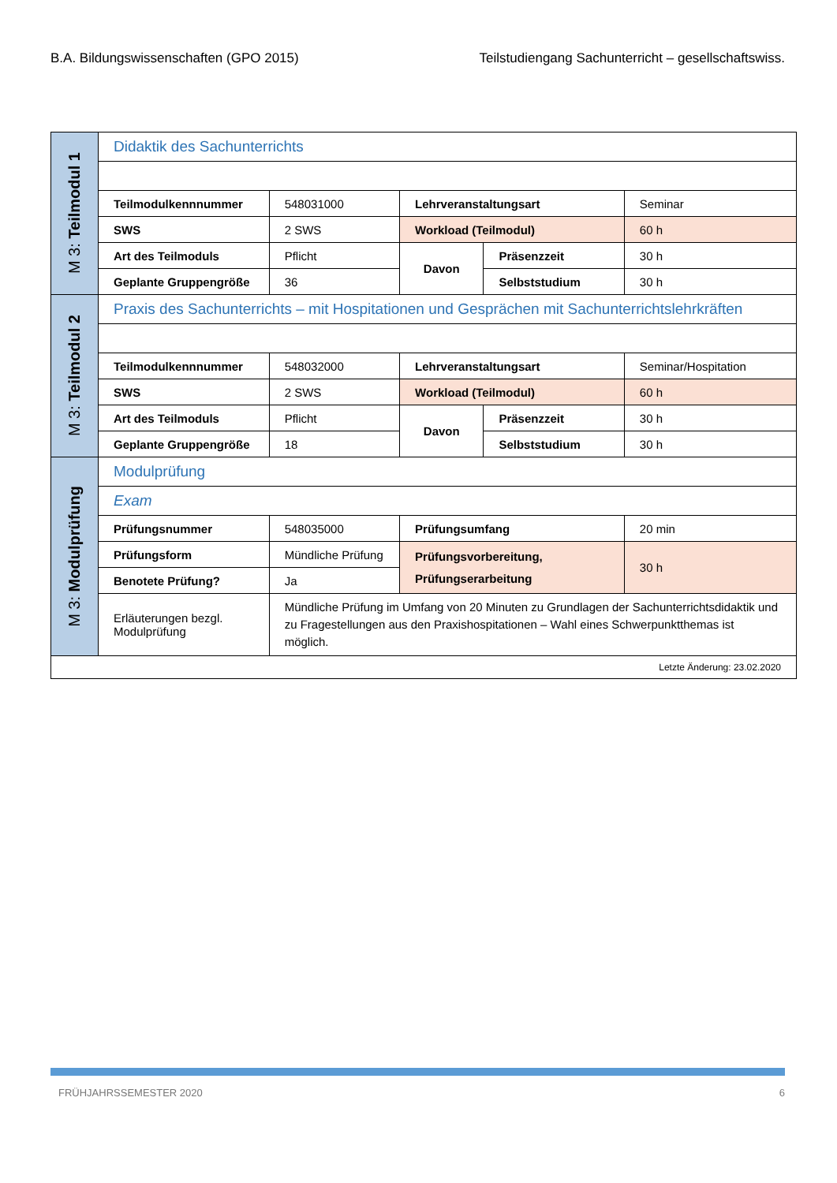B.A. Bildungswissenschaften (GPO 2015) Teilstudiengang Sachunterricht – gesellschaftswiss.
| M 3: Teilmodul 1 | Didaktik des Sachunterrichts | | | | |
| | Teilmodulkennnummer | 548031000 | Lehrveranstaltungsart | | Seminar |
| | SWS | 2 SWS | Workload (Teilmodul) | | 60 h |
| | Art des Teilmoduls | Pflicht | Davon | Präsenzzeit | 30 h |
| | Geplante Gruppengröße | 36 | | Selbststudium | 30 h |
| M 3: Teilmodul 2 | Praxis des Sachunterrichts – mit Hospitationen und Gesprächen mit Sachunterrichtslehrkräften | | | | |
| | Teilmodulkennnummer | 548032000 | Lehrveranstaltungsart | | Seminar/Hospitation |
| | SWS | 2 SWS | Workload (Teilmodul) | | 60 h |
| | Art des Teilmoduls | Pflicht | Davon | Präsenzzeit | 30 h |
| | Geplante Gruppengröße | 18 | | Selbststudium | 30 h |
| M 3: Modulprüfung | Modulprüfung | | | | |
| | Exam | | | | |
| | Prüfungsnummer | 548035000 | Prüfungsumfang | | 20 min |
| | Prüfungsform | Mündliche Prüfung | Prüfungsvorbereitung, Prüfungserarbeitung | | 30 h |
| | Benotete Prüfung? | Ja | | | |
| | Erläuterungen bezgl. Modulprüfung | Mündliche Prüfung im Umfang von 20 Minuten zu Grundlagen der Sachunterrichtsdidaktik und zu Fragestellungen aus den Praxishospitationen – Wahl eines Schwerpunktthemas ist möglich. | | | |
| Letzte Änderung: 23.02.2020 | | | | | |
FRÜHJAHRSSEMESTER 2020 6